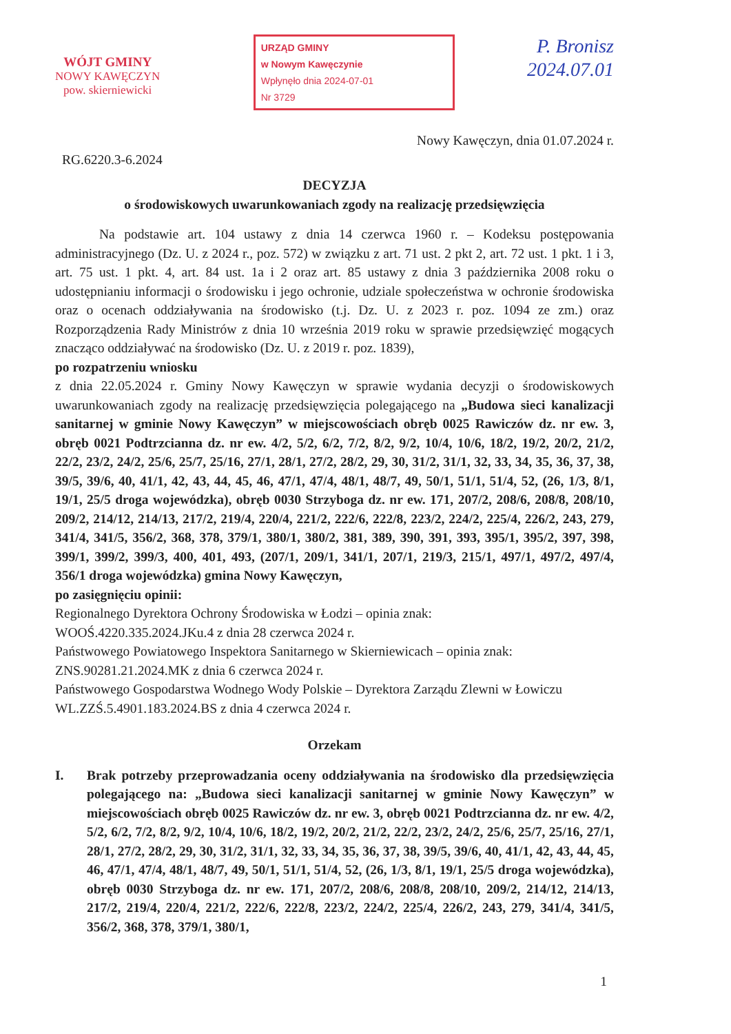WÓJT GMINY
NOWY KAWĘCZYN
pow. skierniewicki
URZĄD GMINY
w Nowym Kawęczynie
Wpłynęło dnia 2024-07-01
Nr 3729
P. Bronisz
2024.07.01
Nowy Kawęczyn, dnia 01.07.2024 r.
RG.6220.3-6.2024
DECYZJA
o środowiskowych uwarunkowaniach zgody na realizację przedsięwzięcia
Na podstawie art. 104 ustawy z dnia 14 czerwca 1960 r. – Kodeksu postępowania administracyjnego (Dz. U. z 2024 r., poz. 572) w związku z art. 71 ust. 2 pkt 2, art. 72 ust. 1 pkt. 1 i 3, art. 75 ust. 1 pkt. 4, art. 84 ust. 1a i 2 oraz art. 85 ustawy z dnia 3 października 2008 roku o udostępnianiu informacji o środowisku i jego ochronie, udziale społeczeństwa w ochronie środowiska oraz o ocenach oddziaływania na środowisko (t.j. Dz. U. z 2023 r. poz. 1094 ze zm.) oraz Rozporządzenia Rady Ministrów z dnia 10 września 2019 roku w sprawie przedsięwzięć mogących znacząco oddziaływać na środowisko (Dz. U. z 2019 r. poz. 1839),
po rozpatrzeniu wniosku
z dnia 22.05.2024 r. Gminy Nowy Kawęczyn w sprawie wydania decyzji o środowiskowych uwarunkowaniach zgody na realizację przedsięwzięcia polegającego na „Budowa sieci kanalizacji sanitarnej w gminie Nowy Kawęczyn” w miejscowościach obręb 0025 Rawiczów dz. nr ew. 3, obręb 0021 Podtrzcianna dz. nr ew. 4/2, 5/2, 6/2, 7/2, 8/2, 9/2, 10/4, 10/6, 18/2, 19/2, 20/2, 21/2, 22/2, 23/2, 24/2, 25/6, 25/7, 25/16, 27/1, 28/1, 27/2, 28/2, 29, 30, 31/2, 31/1, 32, 33, 34, 35, 36, 37, 38, 39/5, 39/6, 40, 41/1, 42, 43, 44, 45, 46, 47/1, 47/4, 48/1, 48/7, 49, 50/1, 51/1, 51/4, 52, (26, 1/3, 8/1, 19/1, 25/5 droga wojewódzka), obręb 0030 Strzyboga dz. nr ew. 171, 207/2, 208/6, 208/8, 208/10, 209/2, 214/12, 214/13, 217/2, 219/4, 220/4, 221/2, 222/6, 222/8, 223/2, 224/2, 225/4, 226/2, 243, 279, 341/4, 341/5, 356/2, 368, 378, 379/1, 380/1, 380/2, 381, 389, 390, 391, 393, 395/1, 395/2, 397, 398, 399/1, 399/2, 399/3, 400, 401, 493, (207/1, 209/1, 341/1, 207/1, 219/3, 215/1, 497/1, 497/2, 497/4, 356/1 droga wojewódzka) gmina Nowy Kawęczyn,
po zasięgnięciu opinii:
Regionalnego Dyrektora Ochrony Środowiska w Łodzi – opinia znak:
WOOŚ.4220.335.2024.JKu.4 z dnia 28 czerwca 2024 r.
Państwowego Powiatowego Inspektora Sanitarnego w Skierniewicach – opinia znak:
ZNS.90281.21.2024.MK z dnia 6 czerwca 2024 r.
Państwowego Gospodarstwa Wodnego Wody Polskie – Dyrektora Zarządu Zlewni w Łowiczu
WL.ZZŚ.5.4901.183.2024.BS z dnia 4 czerwca 2024 r.
Orzekam
I. Brak potrzeby przeprowadzania oceny oddziaływania na środowisko dla przedsięwzięcia polegającego na: „Budowa sieci kanalizacji sanitarnej w gminie Nowy Kawęczyn” w miejscowościach obręb 0025 Rawiczów dz. nr ew. 3, obręb 0021 Podtrzcianna dz. nr ew. 4/2, 5/2, 6/2, 7/2, 8/2, 9/2, 10/4, 10/6, 18/2, 19/2, 20/2, 21/2, 22/2, 23/2, 24/2, 25/6, 25/7, 25/16, 27/1, 28/1, 27/2, 28/2, 29, 30, 31/2, 31/1, 32, 33, 34, 35, 36, 37, 38, 39/5, 39/6, 40, 41/1, 42, 43, 44, 45, 46, 47/1, 47/4, 48/1, 48/7, 49, 50/1, 51/1, 51/4, 52, (26, 1/3, 8/1, 19/1, 25/5 droga wojewódzka), obręb 0030 Strzyboga dz. nr ew. 171, 207/2, 208/6, 208/8, 208/10, 209/2, 214/12, 214/13, 217/2, 219/4, 220/4, 221/2, 222/6, 222/8, 223/2, 224/2, 225/4, 226/2, 243, 279, 341/4, 341/5, 356/2, 368, 378, 379/1, 380/1,
1